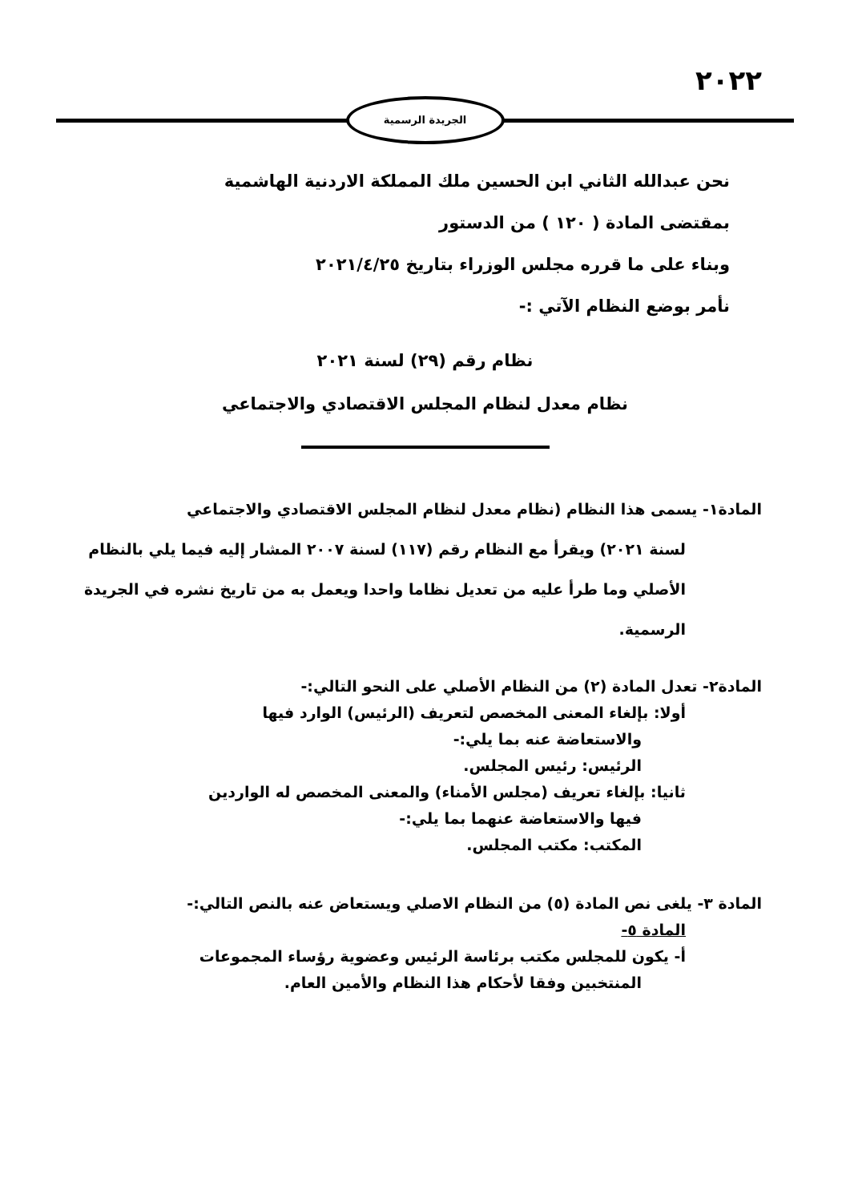٢٠٢٢
الجريدة الرسمية
نحن عبدالله الثاني ابن الحسين ملك المملكة الاردنية الهاشمية
بمقتضى المادة ( ١٢٠ ) من الدستور
وبناء على ما قرره مجلس الوزراء بتاريخ ٢٠٢١/٤/٢٥
نأمر بوضع النظام الآتي :-
نظام رقم (٢٩) لسنة ٢٠٢١
نظام معدل لنظام المجلس الاقتصادي والاجتماعي
المادة١- يسمى هذا النظام (نظام معدل لنظام المجلس الاقتصادي والاجتماعي
لسنة ٢٠٢١) ويقرأ مع النظام رقم (١١٧) لسنة ٢٠٠٧ المشار إليه فيما يلي بالنظام الأصلي وما طرأ عليه من تعديل نظاما واحدا ويعمل به من تاريخ نشره في الجريدة الرسمية.
المادة٢- تعدل المادة (٢) من النظام الأصلي على النحو التالي:-
أولا: بإلغاء المعنى المخصص لتعريف (الرئيس) الوارد فيها
والاستعاضة عنه بما يلي:-
الرئيس: رئيس المجلس.
ثانيا: بإلغاء تعريف (مجلس الأمناء) والمعنى المخصص له الواردين
فيها والاستعاضة عنهما بما يلي:-
المكتب: مكتب المجلس.
المادة ٣- يلغى نص المادة (٥) من النظام الاصلي ويستعاض عنه بالنص التالي:-
المادة ٥-
أ- يكون للمجلس مكتب برئاسة الرئيس وعضوية رؤساء المجموعات
المنتخبين وفقا لأحكام هذا النظام والأمين العام.